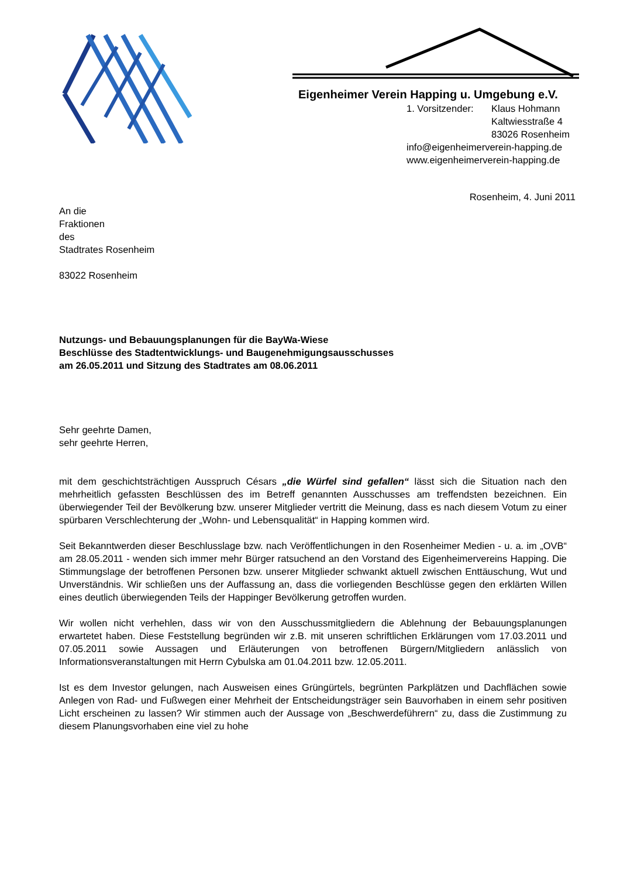Eigenheimer Verein Happing u. Umgebung e.V.
1. Vorsitzender: Klaus Hohmann
Kaltwiesstraße 4
83026 Rosenheim
info@eigenheimerverein-happing.de
www.eigenheimerverein-happing.de
Rosenheim, 4. Juni 2011
An die
Fraktionen
des
Stadtrates Rosenheim
83022 Rosenheim
Nutzungs- und Bebauungsplanungen für die BayWa-Wiese
Beschlüsse des Stadtentwicklungs- und Baugenehmigungsausschusses
am 26.05.2011 und Sitzung des Stadtrates am 08.06.2011
Sehr geehrte Damen,
sehr geehrte Herren,
mit dem geschichtsträchtigen Ausspruch Césars „die Würfel sind gefallen“ lässt sich die Situation nach den mehrheitlich gefassten Beschlüssen des im Betreff genannten Ausschusses am treffendsten bezeichnen. Ein überwiegender Teil der Bevölkerung bzw. unserer Mitglieder vertritt die Meinung, dass es nach diesem Votum zu einer spürbaren Verschlechterung der „Wohn- und Lebensqualität“ in Happing kommen wird.
Seit Bekanntwerden dieser Beschlusslage bzw. nach Veröffentlichungen in den Rosenheimer Medien - u. a. im „OVB“ am 28.05.2011 - wenden sich immer mehr Bürger ratsuchend an den Vorstand des Eigenheimervereins Happing. Die Stimmungslage der betroffenen Personen bzw. unserer Mitglieder schwankt aktuell zwischen Enttäuschung, Wut und Unverständnis. Wir schließen uns der Auffassung an, dass die vorliegenden Beschlüsse gegen den erklärten Willen eines deutlich überwiegenden Teils der Happinger Bevölkerung getroffen wurden.
Wir wollen nicht verhehlen, dass wir von den Ausschussmitgliedern die Ablehnung der Bebauungsplanungen erwartetet haben. Diese Feststellung begründen wir z.B. mit unseren schriftlichen Erklärungen vom 17.03.2011 und 07.05.2011 sowie Aussagen und Erläuterungen von betroffenen Bürgern/Mitgliedern anlässlich von Informationsveranstaltungen mit Herrn Cybulska am 01.04.2011 bzw. 12.05.2011.
Ist es dem Investor gelungen, nach Ausweisen eines Grüngürtels, begrünten Parkplätzen und Dachflächen sowie Anlegen von Rad- und Fußwegen einer Mehrheit der Entscheidungsträger sein Bauvorhaben in einem sehr positiven Licht erscheinen zu lassen? Wir stimmen auch der Aussage von „Beschwerdeführern“ zu, dass die Zustimmung zu diesem Planungsvorhaben eine viel zu hohe